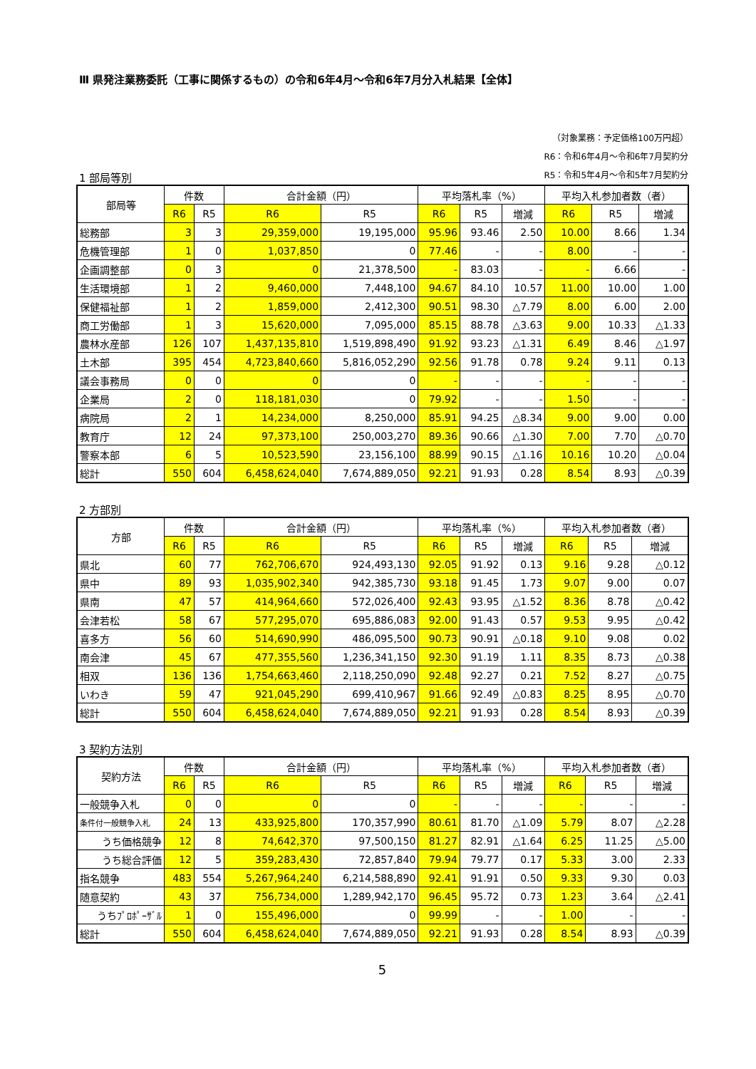Ⅲ 県発注業務委託（工事に関係するもの）の令和6年4月～令和6年7月分入札結果【全体】
（対象業務：予定価格100万円超）
R6：令和6年4月～令和6年7月契約分
1 部局等別
R5：令和5年4月～令和5年7月契約分
| 部局等 | 件数 | | 合計金額（円） | | 平均落札率（%） | | | 平均入札参加者数（者） | | |
| --- | --- | --- | --- | --- | --- | --- | --- | --- | --- | --- |
| | R6 | R5 | R6 | R5 | R6 | R5 | 増減 | R6 | R5 | 増減 |
| 総務部 | 3 | 3 | 29,359,000 | 19,195,000 | 95.96 | 93.46 | 2.50 | 10.00 | 8.66 | 1.34 |
| 危機管理部 | 1 | 0 | 1,037,850 | 0 | 77.46 | - | - | 8.00 | - | - |
| 企画調整部 | 0 | 3 | 0 | 21,378,500 | - | 83.03 | - | - | 6.66 | - |
| 生活環境部 | 1 | 2 | 9,460,000 | 7,448,100 | 94.67 | 84.10 | 10.57 | 11.00 | 10.00 | 1.00 |
| 保健福祉部 | 1 | 2 | 1,859,000 | 2,412,300 | 90.51 | 98.30 | △7.79 | 8.00 | 6.00 | 2.00 |
| 商工労働部 | 1 | 3 | 15,620,000 | 7,095,000 | 85.15 | 88.78 | △3.63 | 9.00 | 10.33 | △1.33 |
| 農林水産部 | 126 | 107 | 1,437,135,810 | 1,519,898,490 | 91.92 | 93.23 | △1.31 | 6.49 | 8.46 | △1.97 |
| 土木部 | 395 | 454 | 4,723,840,660 | 5,816,052,290 | 92.56 | 91.78 | 0.78 | 9.24 | 9.11 | 0.13 |
| 議会事務局 | 0 | 0 | 0 | 0 | - | - | - | - | - | - |
| 企業局 | 2 | 0 | 118,181,030 | 0 | 79.92 | - | - | 1.50 | - | - |
| 病院局 | 2 | 1 | 14,234,000 | 8,250,000 | 85.91 | 94.25 | △8.34 | 9.00 | 9.00 | 0.00 |
| 教育庁 | 12 | 24 | 97,373,100 | 250,003,270 | 89.36 | 90.66 | △1.30 | 7.00 | 7.70 | △0.70 |
| 警察本部 | 6 | 5 | 10,523,590 | 23,156,100 | 88.99 | 90.15 | △1.16 | 10.16 | 10.20 | △0.04 |
| 総計 | 550 | 604 | 6,458,624,040 | 7,674,889,050 | 92.21 | 91.93 | 0.28 | 8.54 | 8.93 | △0.39 |
2 方部別
| 方部 | 件数 | | 合計金額（円） | | 平均落札率（%） | | | 平均入札参加者数（者） | | |
| --- | --- | --- | --- | --- | --- | --- | --- | --- | --- | --- |
| | R6 | R5 | R6 | R5 | R6 | R5 | 増減 | R6 | R5 | 増減 |
| 県北 | 60 | 77 | 762,706,670 | 924,493,130 | 92.05 | 91.92 | 0.13 | 9.16 | 9.28 | △0.12 |
| 県中 | 89 | 93 | 1,035,902,340 | 942,385,730 | 93.18 | 91.45 | 1.73 | 9.07 | 9.00 | 0.07 |
| 県南 | 47 | 57 | 414,964,660 | 572,026,400 | 92.43 | 93.95 | △1.52 | 8.36 | 8.78 | △0.42 |
| 会津若松 | 58 | 67 | 577,295,070 | 695,886,083 | 92.00 | 91.43 | 0.57 | 9.53 | 9.95 | △0.42 |
| 喜多方 | 56 | 60 | 514,690,990 | 486,095,500 | 90.73 | 90.91 | △0.18 | 9.10 | 9.08 | 0.02 |
| 南会津 | 45 | 67 | 477,355,560 | 1,236,341,150 | 92.30 | 91.19 | 1.11 | 8.35 | 8.73 | △0.38 |
| 相双 | 136 | 136 | 1,754,663,460 | 2,118,250,090 | 92.48 | 92.27 | 0.21 | 7.52 | 8.27 | △0.75 |
| いわき | 59 | 47 | 921,045,290 | 699,410,967 | 91.66 | 92.49 | △0.83 | 8.25 | 8.95 | △0.70 |
| 総計 | 550 | 604 | 6,458,624,040 | 7,674,889,050 | 92.21 | 91.93 | 0.28 | 8.54 | 8.93 | △0.39 |
3 契約方法別
| 契約方法 | 件数 | | 合計金額（円） | | 平均落札率（%） | | | 平均入札参加者数（者） | | |
| --- | --- | --- | --- | --- | --- | --- | --- | --- | --- | --- |
| | R6 | R5 | R6 | R5 | R6 | R5 | 増減 | R6 | R5 | 増減 |
| 一般競争入札 | 0 | 0 | 0 | 0 | - | - | - | - | - | - |
| 条件付一般競争入札 | 24 | 13 | 433,925,800 | 170,357,990 | 80.61 | 81.70 | △1.09 | 5.79 | 8.07 | △2.28 |
| うち価格競争 | 12 | 8 | 74,642,370 | 97,500,150 | 81.27 | 82.91 | △1.64 | 6.25 | 11.25 | △5.00 |
| うち総合評価 | 12 | 5 | 359,283,430 | 72,857,840 | 79.94 | 79.77 | 0.17 | 5.33 | 3.00 | 2.33 |
| 指名競争 | 483 | 554 | 5,267,964,240 | 6,214,588,890 | 92.41 | 91.91 | 0.50 | 9.33 | 9.30 | 0.03 |
| 随意契約 | 43 | 37 | 756,734,000 | 1,289,942,170 | 96.45 | 95.72 | 0.73 | 1.23 | 3.64 | △2.41 |
| うちﾌﾟﾛﾎﾟｰｻﾞﾙ | 1 | 0 | 155,496,000 | 0 | 99.99 | - | - | 1.00 | - | - |
| 総計 | 550 | 604 | 6,458,624,040 | 7,674,889,050 | 92.21 | 91.93 | 0.28 | 8.54 | 8.93 | △0.39 |
5